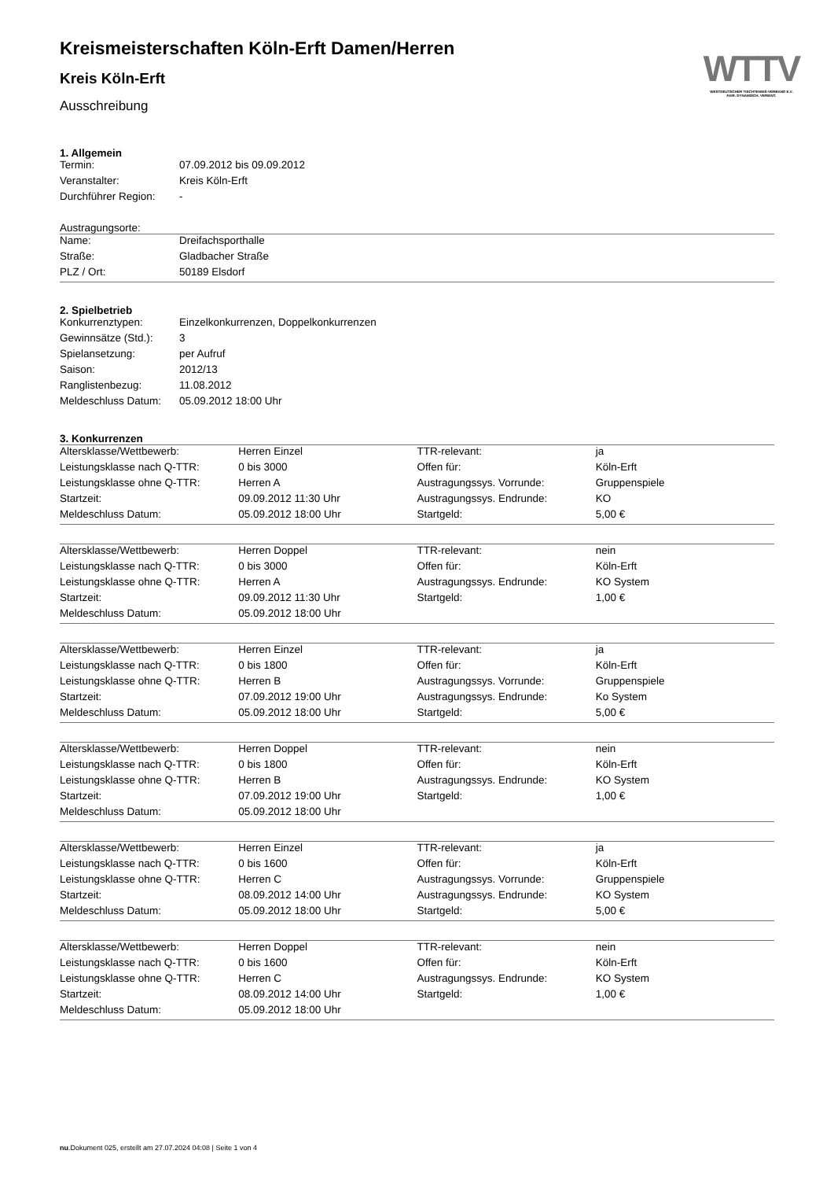WTTV
WESTDEUTSCHER TISCHTENNIS-VERBAND E.V.
FAIR. DYNAMISCH. VEREINT.
Kreismeisterschaften Köln-Erft Damen/Herren
Kreis Köln-Erft
Ausschreibung
1. Allgemein
| Termin: | 07.09.2012 bis 09.09.2012 |
| Veranstalter: | Kreis Köln-Erft |
| Durchführer Region: | - |
Austragungsorte:
| Name: | Dreifachsporthalle |
| Straße: | Gladbacher Straße |
| PLZ / Ort: | 50189 Elsdorf |
2. Spielbetrieb
| Konkurrenztypen: | Einzelkonkurrenzen, Doppelkonkurrenzen |
| Gewinnsätze (Std.): | 3 |
| Spielansetzung: | per Aufruf |
| Saison: | 2012/13 |
| Ranglistenbezug: | 11.08.2012 |
| Meldeschluss Datum: | 05.09.2012 18:00 Uhr |
3. Konkurrenzen
| Altersklasse/Wettbewerb: | Herren Einzel | TTR-relevant: | ja |
| Leistungsklasse nach Q-TTR: | 0 bis 3000 | Offen für: | Köln-Erft |
| Leistungsklasse ohne Q-TTR: | Herren A | Austragungssys. Vorrunde: | Gruppenspiele |
| Startzeit: | 09.09.2012 11:30 Uhr | Austragungssys. Endrunde: | KO |
| Meldeschluss Datum: | 05.09.2012 18:00 Uhr | Startgeld: | 5,00 € |
| Altersklasse/Wettbewerb: | Herren Doppel | TTR-relevant: | nein |
| Leistungsklasse nach Q-TTR: | 0 bis 3000 | Offen für: | Köln-Erft |
| Leistungsklasse ohne Q-TTR: | Herren A | Austragungssys. Endrunde: | KO System |
| Startzeit: | 09.09.2012 11:30 Uhr | Startgeld: | 1,00 € |
| Meldeschluss Datum: | 05.09.2012 18:00 Uhr | | |
| Altersklasse/Wettbewerb: | Herren Einzel | TTR-relevant: | ja |
| Leistungsklasse nach Q-TTR: | 0 bis 1800 | Offen für: | Köln-Erft |
| Leistungsklasse ohne Q-TTR: | Herren B | Austragungssys. Vorrunde: | Gruppenspiele |
| Startzeit: | 07.09.2012 19:00 Uhr | Austragungssys. Endrunde: | Ko System |
| Meldeschluss Datum: | 05.09.2012 18:00 Uhr | Startgeld: | 5,00 € |
| Altersklasse/Wettbewerb: | Herren Doppel | TTR-relevant: | nein |
| Leistungsklasse nach Q-TTR: | 0 bis 1800 | Offen für: | Köln-Erft |
| Leistungsklasse ohne Q-TTR: | Herren B | Austragungssys. Endrunde: | KO System |
| Startzeit: | 07.09.2012 19:00 Uhr | Startgeld: | 1,00 € |
| Meldeschluss Datum: | 05.09.2012 18:00 Uhr | | |
| Altersklasse/Wettbewerb: | Herren Einzel | TTR-relevant: | ja |
| Leistungsklasse nach Q-TTR: | 0 bis 1600 | Offen für: | Köln-Erft |
| Leistungsklasse ohne Q-TTR: | Herren C | Austragungssys. Vorrunde: | Gruppenspiele |
| Startzeit: | 08.09.2012 14:00 Uhr | Austragungssys. Endrunde: | KO System |
| Meldeschluss Datum: | 05.09.2012 18:00 Uhr | Startgeld: | 5,00 € |
| Altersklasse/Wettbewerb: | Herren Doppel | TTR-relevant: | nein |
| Leistungsklasse nach Q-TTR: | 0 bis 1600 | Offen für: | Köln-Erft |
| Leistungsklasse ohne Q-TTR: | Herren C | Austragungssys. Endrunde: | KO System |
| Startzeit: | 08.09.2012 14:00 Uhr | Startgeld: | 1,00 € |
| Meldeschluss Datum: | 05.09.2012 18:00 Uhr | | |
nu.Dokument 025, erstellt am 27.07.2024 04:08 | Seite 1 von 4